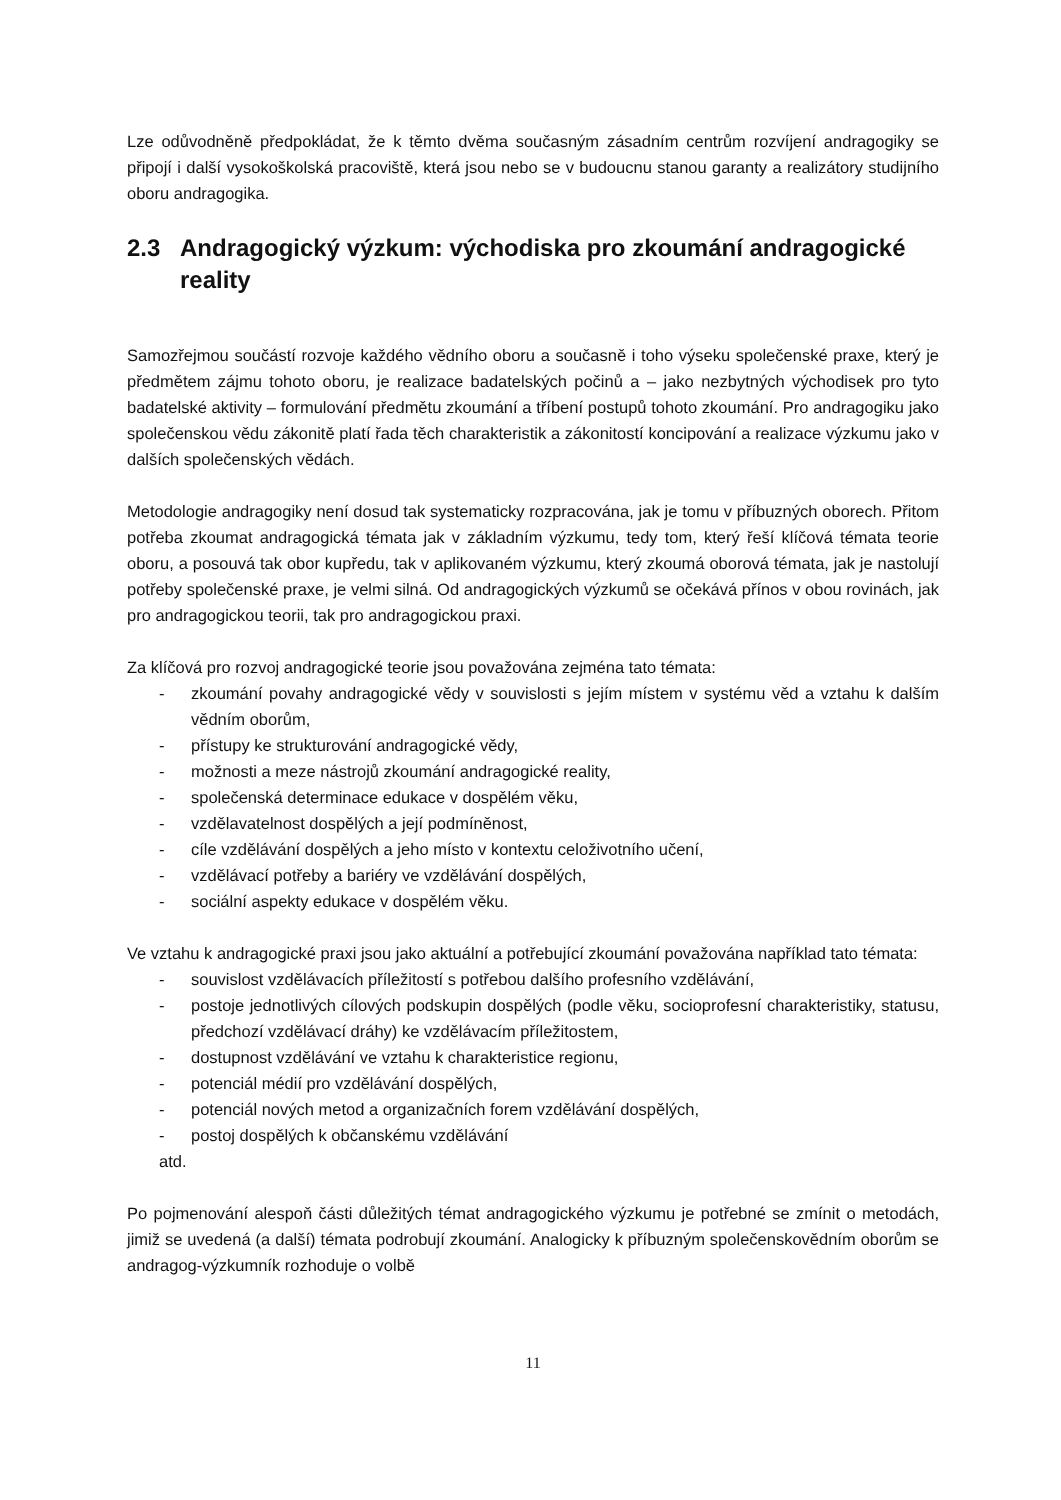Lze odůvodněně předpokládat, že k těmto dvěma současným zásadním centrům rozvíjení andragogiky se připojí i další vysokoškolská pracoviště, která jsou nebo se v budoucnu stanou garanty a realizátory studijního oboru andragogika.
2.3 Andragogický výzkum: východiska pro zkoumání andragogické reality
Samozřejmou součástí rozvoje každého vědního oboru a současně i toho výseku společenské praxe, který je předmětem zájmu tohoto oboru, je realizace badatelských počinů a – jako nezbytných východisek pro tyto badatelské aktivity – formulování předmětu zkoumání a tříbení postupů tohoto zkoumání. Pro andragogiku jako společenskou vědu zákonitě platí řada těch charakteristik a zákonitostí koncipování a realizace výzkumu jako v dalších společenských vědách.
Metodologie andragogiky není dosud tak systematicky rozpracována, jak je tomu v příbuzných oborech. Přitom potřeba zkoumat andragogická témata jak v základním výzkumu, tedy tom, který řeší klíčová témata teorie oboru, a posouvá tak obor kupředu, tak v aplikovaném výzkumu, který zkoumá oborová témata, jak je nastolují potřeby společenské praxe, je velmi silná. Od andragogických výzkumů se očekává přínos v obou rovinách, jak pro andragogickou teorii, tak pro andragogickou praxi.
Za klíčová pro rozvoj andragogické teorie jsou považována zejména tato témata:
- zkoumání povahy andragogické vědy v souvislosti s jejím místem v systému věd a vztahu k dalším vědním oborům,
- přístupy ke strukturování andragogické vědy,
- možnosti a meze nástrojů zkoumání andragogické reality,
- společenská determinace edukace v dospělém věku,
- vzdělavatelnost dospělých a její podmíněnost,
- cíle vzdělávání dospělých a jeho místo v kontextu celoživotního učení,
- vzdělávací potřeby a bariéry ve vzdělávání dospělých,
- sociální aspekty edukace v dospělém věku.
Ve vztahu k andragogické praxi jsou jako aktuální a potřebující zkoumání považována například tato témata:
- souvislost vzdělávacích příležitostí s potřebou dalšího profesního vzdělávání,
- postoje jednotlivých cílových podskupin dospělých (podle věku, socioprofesní charakteristiky, statusu, předchozí vzdělávací dráhy) ke vzdělávacím příležitostem,
- dostupnost vzdělávání ve vztahu k charakteristice regionu,
- potenciál médií pro vzdělávání dospělých,
- potenciál nových metod a organizačních forem vzdělávání dospělých,
- postoj dospělých k občanskému vzdělávání
atd.
Po pojmenování alespoň části důležitých témat andragogického výzkumu je potřebné se zmínit o metodách, jimiž se uvedená (a další) témata podrobují zkoumání. Analogicky k příbuzným společenskovědním oborům se andragog-výzkumník rozhoduje o volbě
11